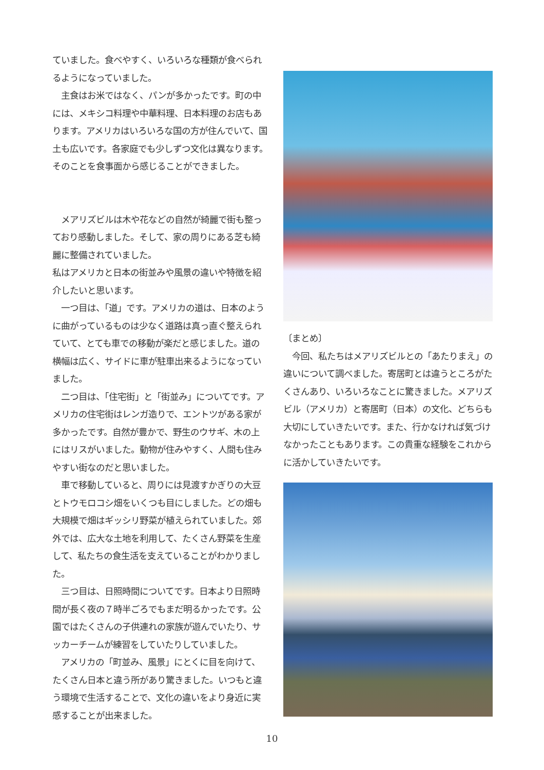ていました。食べやすく、いろいろな種類が食べられるようになっていました。
　主食はお米ではなく、パンが多かったです。町の中には、メキシコ料理や中華料理、日本料理のお店もあります。アメリカはいろいろな国の方が住んでいて、国土も広いです。各家庭でも少しずつ文化は異なります。そのことを食事面から感じることができました。
　メアリズビルは木や花などの自然が綺麗で街も整っており感動しました。そして、家の周りにある芝も綺麗に整備されていました。
私はアメリカと日本の街並みや風景の違いや特徴を紹介したいと思います。
　一つ目は、「道」です。アメリカの道は、日本のように曲がっているものは少なく道路は真っ直ぐ整えられていて、とても車での移動が楽だと感じました。道の横幅は広く、サイドに車が駐車出来るようになっていました。
　二つ目は、「住宅街」と「街並み」についてです。アメリカの住宅街はレンガ造りで、エントツがある家が多かったです。自然が豊かで、野生のウサギ、木の上にはリスがいました。動物が住みやすく、人間も住みやすい街なのだと思いました。
　車で移動していると、周りには見渡すかぎりの大豆とトウモロコシ畑をいくつも目にしました。どの畑も大規模で畑はギッシリ野菜が植えられていました。郊外では、広大な土地を利用して、たくさん野菜を生産して、私たちの食生活を支えていることがわかりました。
　三つ目は、日照時間についてです。日本より日照時間が長く夜の７時半ごろでもまだ明るかったです。公園ではたくさんの子供連れの家族が遊んでいたり、サッカーチームが練習をしていたりしていました。
　アメリカの「町並み、風景」にとくに目を向けて、たくさん日本と違う所があり驚きました。いつもと違う環境で生活することで、文化の違いをより身近に実感することが出来ました。
〔まとめ〕
　今回、私たちはメアリズビルとの「あたりまえ」の違いについて調べました。寄居町とは違うところがたくさんあり、いろいろなことに驚きました。メアリズビル（アメリカ）と寄居町（日本）の文化、どちらも大切にしていきたいです。また、行かなければ気づけなかったこともあります。この貴重な経験をこれからに活かしていきたいです。
10